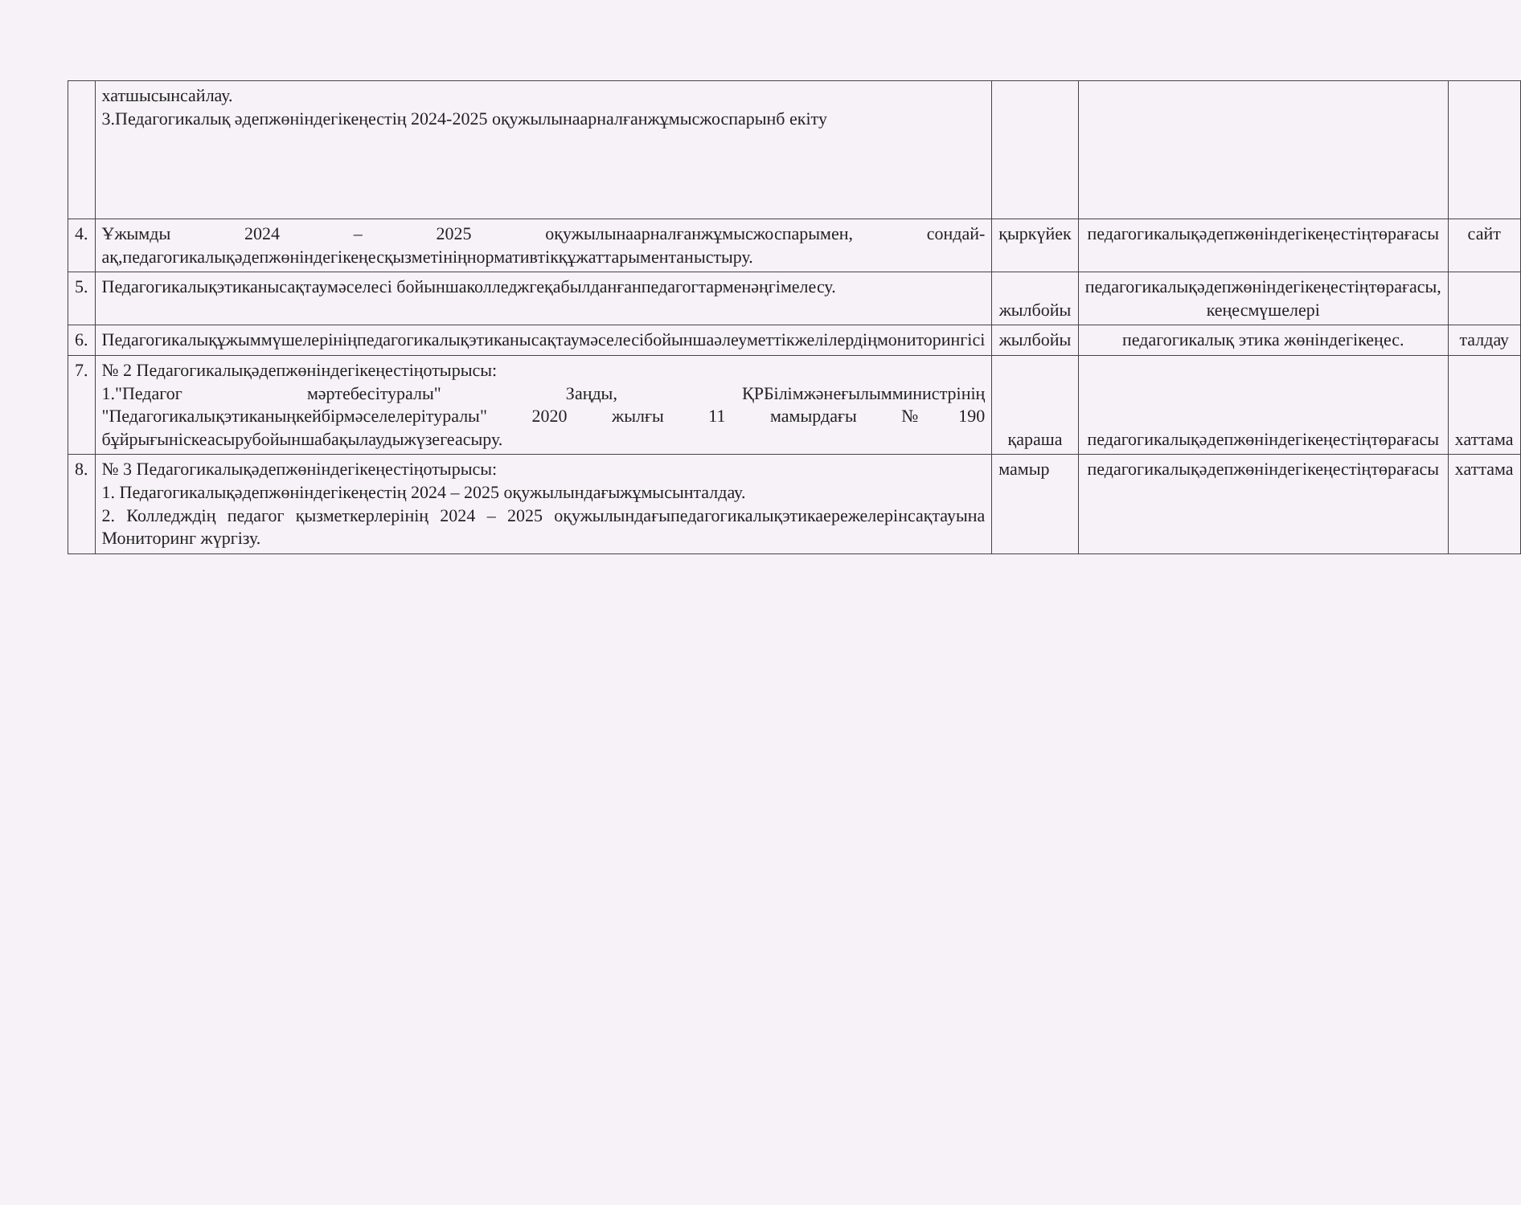| | хатшысынсайлау. 3.Педагогикалық әдепжөніндегікеңестің 2024-2025 оқужылынаарналғанжұмысжоспарынб екіту | | | |
| 4. | Ұжымды 2024 – 2025 оқужылынаарналғанжұмысжоспарымен, сондай-ақ,педагогикалықәдепжөніндегікеңесқызметініңнормативтікқұжаттарыментаныстыру. | қыркүйек | педагогикалықәдепжөніндегікеңестіңтөрағасы | сайт |
| 5. | Педагогикалықэтиканысақтаумәселесі бойыншаколледжгеқабылданғанпедагогтарменәңгімелесу. | жылбойы | педагогикалықәдепжөніндегікеңестіңтөрағасы, кеңесмүшелері | |
| 6. | Педагогикалықұжыммүшелерініңпедагогикалықэтиканысақтаумәселесібойыншаәлеуметтікжелілердіңмониторингісі | жылбойы | педагогикалық этика жөніндегікеңес. | талдау |
| 7. | № 2 Педагогикалықәдепжөніндегікеңестіңотырысы: 1."Педагог мәртебесітуралы" Заңды, ҚРБілімжәнеғылымминистрінің "Педагогикалықэтиканыңкейбірмәселелерітуралы" 2020 жылғы 11 мамырдағы №190 бұйрығыніскеасырубойыншабақылаудыжүзегеасыру. | қараша | педагогикалықәдепжөніндегікеңестіңтөрағасы | хаттама |
| 8. | № 3 Педагогикалықәдепжөніндегікеңестіңотырысы: 1. Педагогикалықәдепжөніндегікеңестің 2024 – 2025 оқужылындағыжұмысынталдау. 2. Колледждің педагог қызметкерлерінің 2024 – 2025 оқужылындағыпедагогикалықэтикаережелерінсақтауына Мониторинг жүргізу. | мамыр | педагогикалықәдепжөніндегікеңестіңтөрағасы | хаттама |